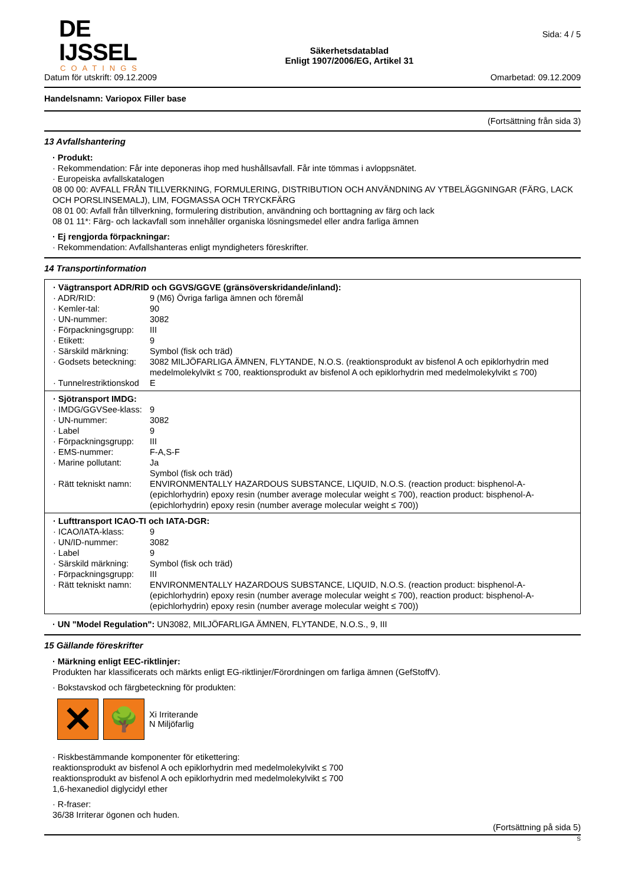DE IJSSEL
COATINGS
Säkerhetsdatablad
Enligt 1907/2006/EG, Artikel 31
Sida: 4 / 5
Datum för utskrift: 09.12.2009 Omarbetad: 09.12.2009
Handelsnamn: Variopox Filler base
(Fortsättning från sida 3)
13 Avfallshantering
· Produkt:
· Rekommendation: Får inte deponeras ihop med hushållsavfall. Får inte tömmas i avloppsnätet.
· Europeiska avfallskatalogen
08 00 00: AVFALL FRÅN TILLVERKNING, FORMULERING, DISTRIBUTION OCH ANVÄNDNING AV YTBELÄGGNINGAR (FÄRG, LACK OCH PORSLINSEMALJ), LIM, FOGMASSA OCH TRYCKFÄRG
08 01 00: Avfall från tillverkning, formulering distribution, användning och borttagning av färg och lack
08 01 11*: Färg- och lackavfall som innehåller organiska lösningsmedel eller andra farliga ämnen
· Ej rengjorda förpackningar:
· Rekommendation: Avfallshanteras enligt myndigheters föreskrifter.
14 Transportinformation
| · Vägtransport ADR/RID och GGVS/GGVE (gränsöverskridande/inland): | |
| · ADR/RID: | 9 (M6) Övriga farliga ämnen och föremål |
| · Kemler-tal: | 90 |
| · UN-nummer: | 3082 |
| · Förpackningsgrupp: | III |
| · Etikett: | 9 |
| · Särskild märkning: | Symbol (fisk och träd) |
| · Godsets beteckning: | 3082 MILJÖFARLIGA ÄMNEN, FLYTANDE, N.O.S. (reaktionsprodukt av bisfenol A och epiklorhydrin med medelmolekylvikt ≤ 700, reaktionsprodukt av bisfenol A och epiklorhydrin med medelmolekylvikt ≤ 700) |
| · Tunnelrestriktionskod | E |
| · Sjötransport IMDG: | |
| · IMDG/GGVSee-klass: | 9 |
| · UN-nummer: | 3082 |
| · Label | 9 |
| · Förpackningsgrupp: | III |
| · EMS-nummer: | F-A,S-F |
| · Marine pollutant: | Ja Symbol (fisk och träd) |
| · Rätt tekniskt namn: | ENVIRONMENTALLY HAZARDOUS SUBSTANCE, LIQUID, N.O.S. (reaction product: bisphenol-A-(epichlorhydrin) epoxy resin (number average molecular weight ≤ 700), reaction product: bisphenol-A-(epichlorhydrin) epoxy resin (number average molecular weight ≤ 700)) |
| · Lufttransport ICAO-TI och IATA-DGR: | |
| · ICAO/IATA-klass: | 9 |
| · UN/ID-nummer: | 3082 |
| · Label | 9 |
| · Särskild märkning: | Symbol (fisk och träd) |
| · Förpackningsgrupp: | III |
| · Rätt tekniskt namn: | ENVIRONMENTALLY HAZARDOUS SUBSTANCE, LIQUID, N.O.S. (reaction product: bisphenol-A-(epichlorhydrin) epoxy resin (number average molecular weight ≤ 700), reaction product: bisphenol-A-(epichlorhydrin) epoxy resin (number average molecular weight ≤ 700)) |
· UN "Model Regulation": UN3082, MILJÖFARLIGA ÄMNEN, FLYTANDE, N.O.S., 9, III
15 Gällande föreskrifter
· Märkning enligt EEC-riktlinjer:
Produkten har klassificerats och märkts enligt EG-riktlinjer/Förordningen om farliga ämnen (GefStoffV).
· Bokstavskod och färgbeteckning för produkten:
✕
🌳
Xi Irriterande
N Miljöfarlig
· Riskbestämmande komponenter för etikettering:
reaktionsprodukt av bisfenol A och epiklorhydrin med medelmolekylvikt ≤ 700
reaktionsprodukt av bisfenol A och epiklorhydrin med medelmolekylvikt ≤ 700
1,6-hexanediol diglycidyl ether
· R-fraser:
36/38 Irriterar ögonen och huden.
(Fortsättning på sida 5)
S